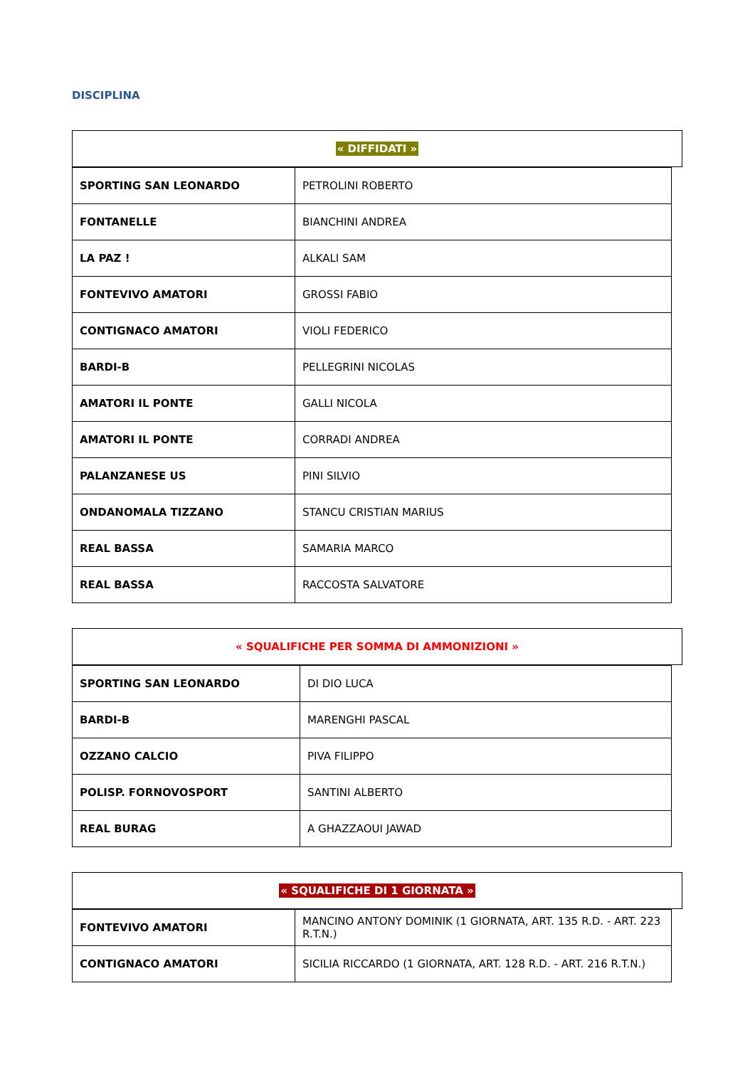DISCIPLINA
« DIFFIDATI »
| SPORTING SAN LEONARDO | PETROLINI ROBERTO |
| FONTANELLE | BIANCHINI ANDREA |
| LA PAZ ! | ALKALI SAM |
| FONTEVIVO AMATORI | GROSSI FABIO |
| CONTIGNACO AMATORI | VIOLI FEDERICO |
| BARDI-B | PELLEGRINI NICOLAS |
| AMATORI IL PONTE | GALLI NICOLA |
| AMATORI IL PONTE | CORRADI ANDREA |
| PALANZANESE US | PINI SILVIO |
| ONDANOMALA TIZZANO | STANCU CRISTIAN MARIUS |
| REAL BASSA | SAMARIA MARCO |
| REAL BASSA | RACCOSTA SALVATORE |
« SQUALIFICHE PER SOMMA DI AMMONIZIONI »
| SPORTING SAN LEONARDO | DI DIO LUCA |
| BARDI-B | MARENGHI PASCAL |
| OZZANO CALCIO | PIVA FILIPPO |
| POLISP. FORNOVOSPORT | SANTINI ALBERTO |
| REAL BURAG | A GHAZZAOUI JAWAD |
« SQUALIFICHE DI 1 GIORNATA »
| FONTEVIVO AMATORI | MANCINO ANTONY DOMINIK (1 GIORNATA, ART. 135 R.D. - ART. 223 R.T.N.) |
| CONTIGNACO AMATORI | SICILIA RICCARDO (1 GIORNATA, ART. 128 R.D. - ART. 216 R.T.N.) |